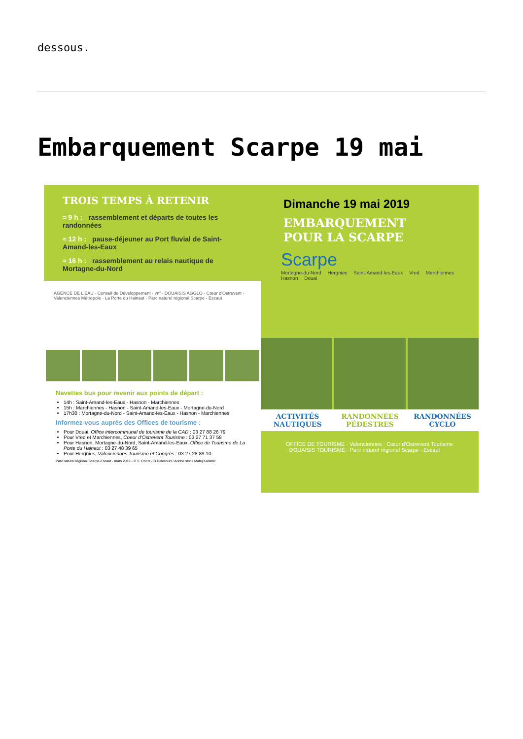dessous.
Embarquement Scarpe 19 mai
TROIS TEMPS À RETENIR
≈ 9 h : rassemblement et départs de toutes les randonnées
≈ 12 h : pause-déjeuner au Port fluvial de Saint-Amand-les-Eaux
≈ 16 h : rassemblement au relais nautique de Mortagne-du-Nord
AGENCE DE L'EAU · Conseil de Développement · vnf · DOUAISIS AGGLO · Cœur d'Ostrevent · Valenciennes Métropole · La Porte du Hainaut · Parc naturel régional Scarpe - Escaut
Navettes bus pour revenir aux points de départ :
14h : Saint-Amand-les-Eaux - Hasnon - Marchiennes
15h : Marchiennes - Hasnon - Saint-Amand-les-Eaux - Mortagne-du-Nord
17h30 : Mortagne-du-Nord - Saint-Amand-les-Eaux - Hasnon - Marchiennes
Informez-vous auprès des Offices de tourisme :
Pour Douai, Office intercommunal de tourisme de la CAD : 03 27 88 26 79
Pour Vred et Marchiennes, Coeur d'Ostrevent Tourisme : 03 27 71 37 58
Pour Hasnon, Mortagne-du-Nord, Saint-Amand-les-Eaux, Office de Tourisme de La Porte du Hainaut : 03 27 48 39 65
Pour Hergnies, Valenciennes Tourisme et Congrès : 03 27 28 89 10.
Parc naturel régional Scarpe-Escaut - mars 2019 - © S. Dhote / D.Delecourt / Adobe stock Matej Kastelic
Dimanche 19 mai 2019
EMBARQUEMENT
POUR LA SCARPE
Scarpe
Mortagne-du-Nord Hergnies Saint-Amand-les-Eaux Vred Marchiennes Hasnon Douai
ACTIVITÉS NAUTIQUES RANDONNÉES PÉDESTRES RANDONNÉES CYCLO
OFFICE DE TOURISME · Valenciennes · Cœur d'Ostrevent Tourisme · DOUAISIS TOURISME · Parc naturel régional Scarpe - Escaut